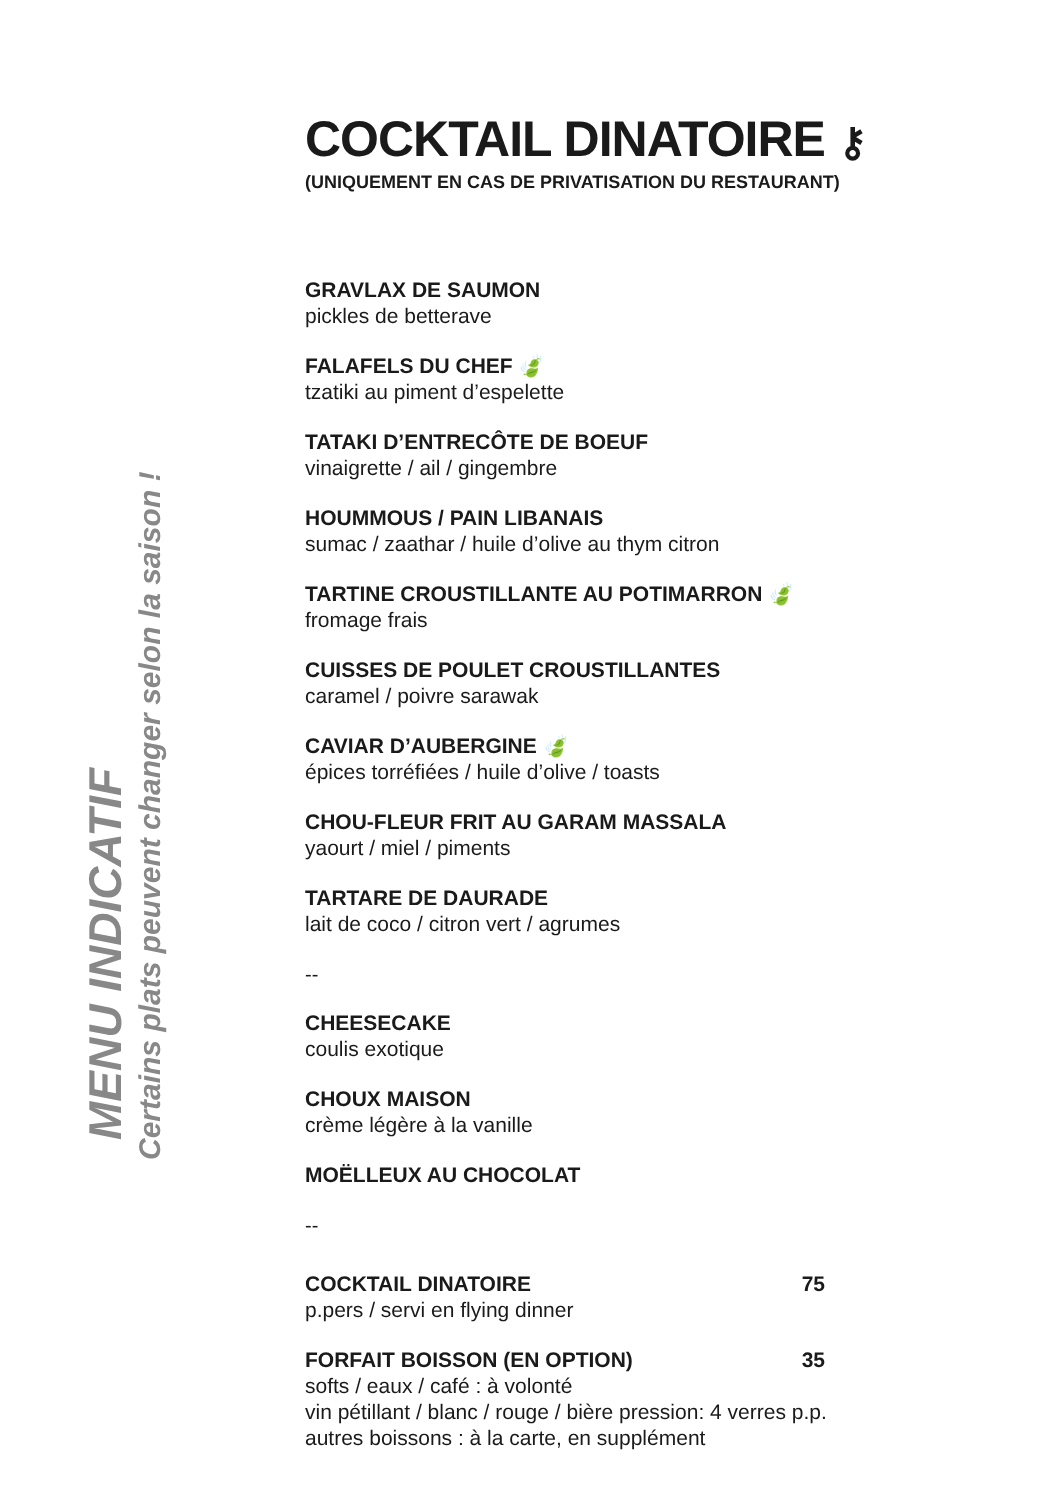MENU INDICATIF
Certains plats peuvent changer selon la saison !
COCKTAIL DINATOIRE ⚷
(UNIQUEMENT EN CAS DE PRIVATISATION DU RESTAURANT)
GRAVLAX DE SAUMON
pickles de betterave
FALAFELS DU CHEF 🍃
tzatiki au piment d’espelette
TATAKI D’ENTRECÔTE DE BOEUF
vinaigrette / ail / gingembre
HOUMMOUS / PAIN LIBANAIS
sumac / zaathar / huile d’olive au thym citron
TARTINE CROUSTILLANTE AU POTIMARRON 🍃
fromage frais
CUISSES DE POULET CROUSTILLANTES
caramel / poivre sarawak
CAVIAR D’AUBERGINE 🍃
épices torréfiées / huile d’olive / toasts
CHOU-FLEUR FRIT AU GARAM MASSALA
yaourt / miel / piments
TARTARE DE DAURADE
lait de coco / citron vert / agrumes
--
CHEESECAKE
coulis exotique
CHOUX MAISON
crème légère à la vanille
MOËLLEUX AU CHOCOLAT
--
COCKTAIL DINATOIRE 75
p.pers / servi en flying dinner
FORFAIT BOISSON (EN OPTION) 35
softs / eaux / café : à volonté
vin pétillant / blanc / rouge / bière pression: 4 verres p.p.
autres boissons : à la carte, en supplément